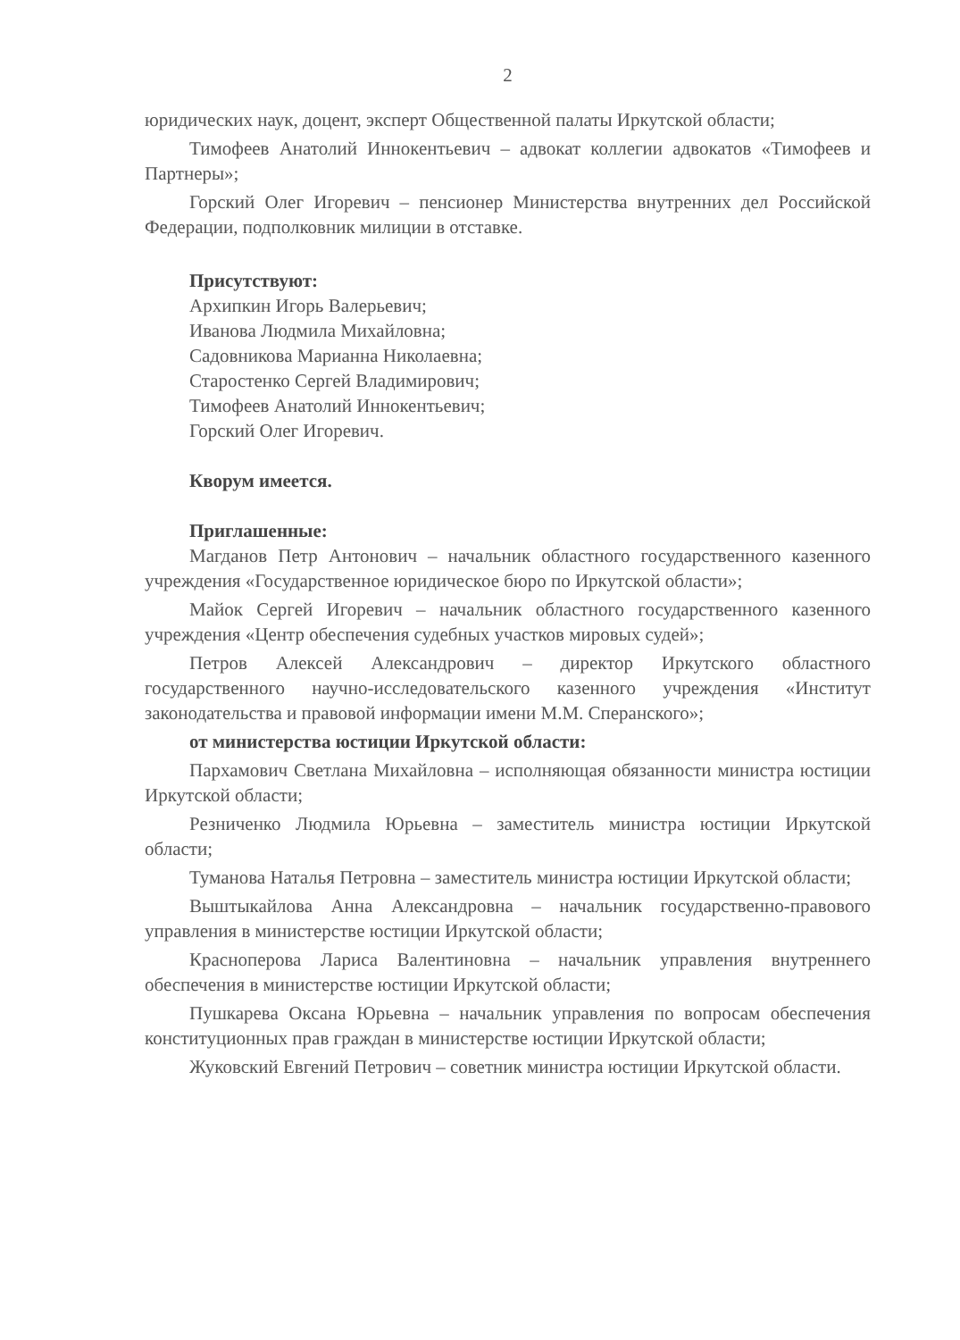2
юридических наук, доцент, эксперт Общественной палаты Иркутской области;
Тимофеев Анатолий Иннокентьевич – адвокат коллегии адвокатов «Тимофеев и Партнеры»;
Горский Олег Игоревич – пенсионер Министерства внутренних дел Российской Федерации, подполковник милиции в отставке.
Присутствуют:
Архипкин Игорь Валерьевич;
Иванова Людмила Михайловна;
Садовникова Марианна Николаевна;
Старостенко Сергей Владимирович;
Тимофеев Анатолий Иннокентьевич;
Горский Олег Игоревич.
Кворум имеется.
Приглашенные:
Магданов Петр Антонович – начальник областного государственного казенного учреждения «Государственное юридическое бюро по Иркутской области»;
Майок Сергей Игоревич – начальник областного государственного казенного учреждения «Центр обеспечения судебных участков мировых судей»;
Петров Алексей Александрович – директор Иркутского областного государственного научно-исследовательского казенного учреждения «Институт законодательства и правовой информации имени М.М. Сперанского»;
от министерства юстиции Иркутской области:
Пархамович Светлана Михайловна – исполняющая обязанности министра юстиции Иркутской области;
Резниченко Людмила Юрьевна – заместитель министра юстиции Иркутской области;
Туманова Наталья Петровна – заместитель министра юстиции Иркутской области;
Выштыкайлова Анна Александровна – начальник государственно-правового управления в министерстве юстиции Иркутской области;
Красноперова Лариса Валентиновна – начальник управления внутреннего обеспечения в министерстве юстиции Иркутской области;
Пушкарева Оксана Юрьевна – начальник управления по вопросам обеспечения конституционных прав граждан в министерстве юстиции Иркутской области;
Жуковский Евгений Петрович – советник министра юстиции Иркутской области.